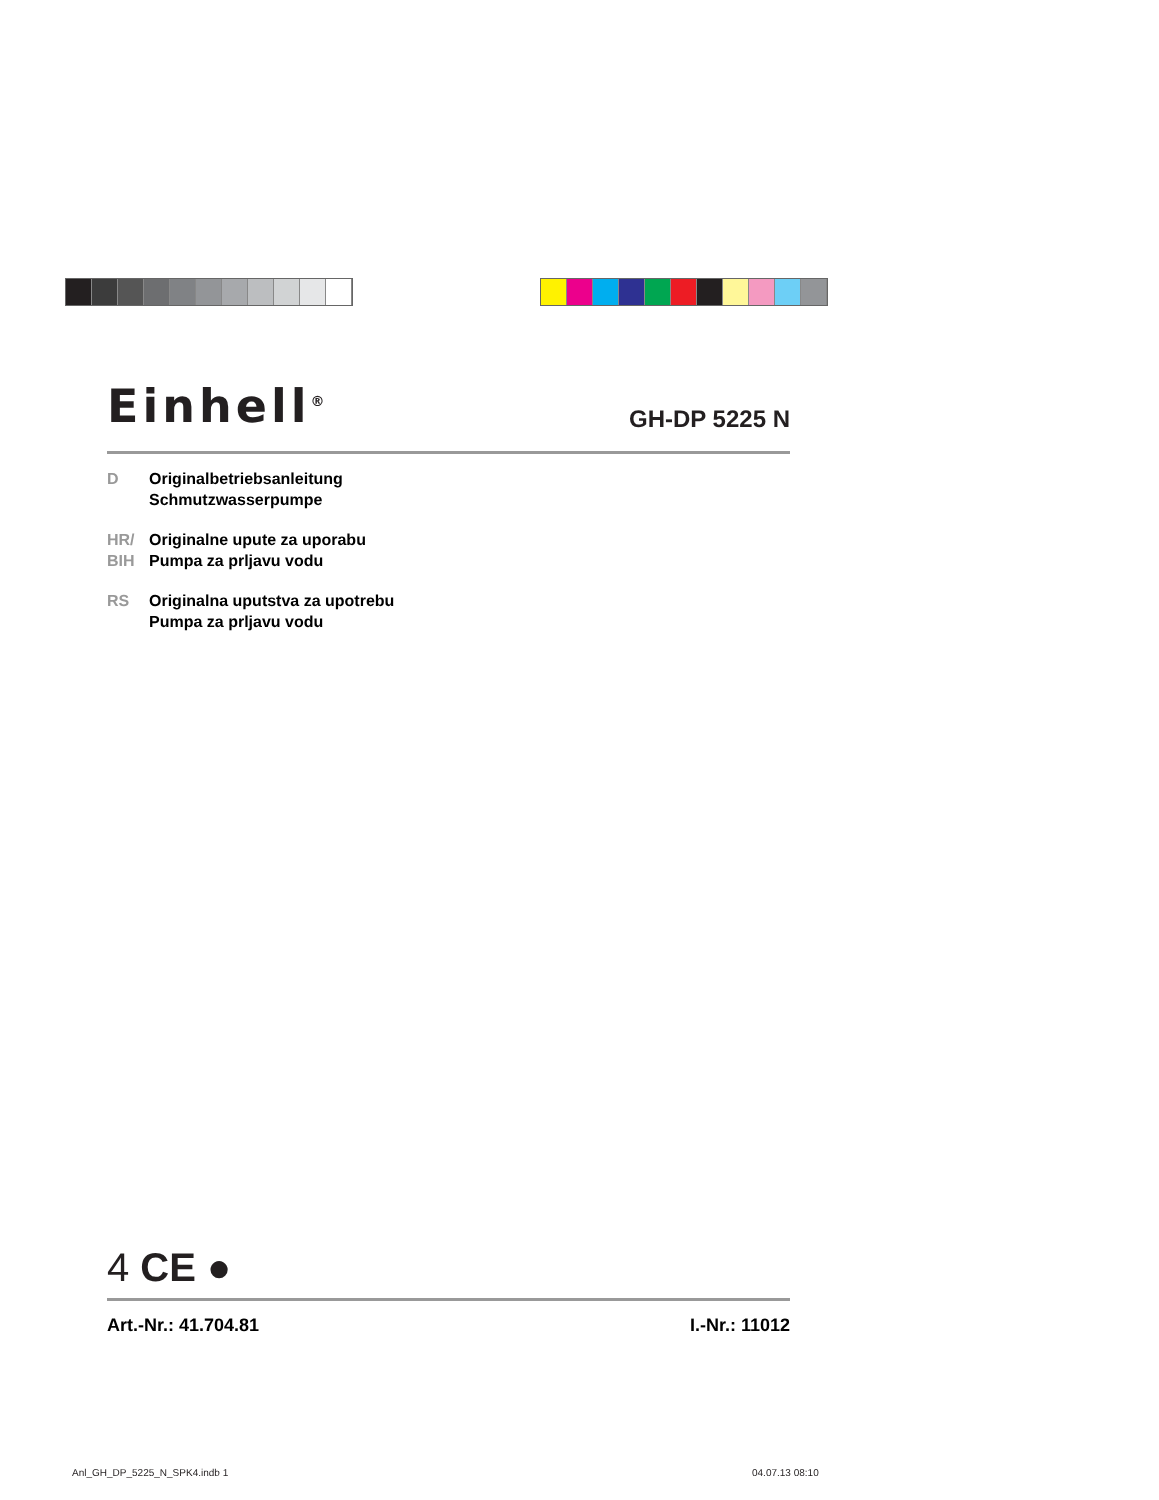Einhell<sup>®</sup>
GH-DP 5225 N
D Originalbetriebsanleitung
Schmutzwasserpumpe
HR/
BIH
Originalne upute za uporabu
Pumpa za prljavu vodu
RS Originalna uputstva za upotrebu
Pumpa za prljavu vodu
4 CE ●
Art.-Nr.: 41.704.81 I.-Nr.: 11012
Anl_GH_DP_5225_N_SPK4.indb 1 04.07.13 08:10